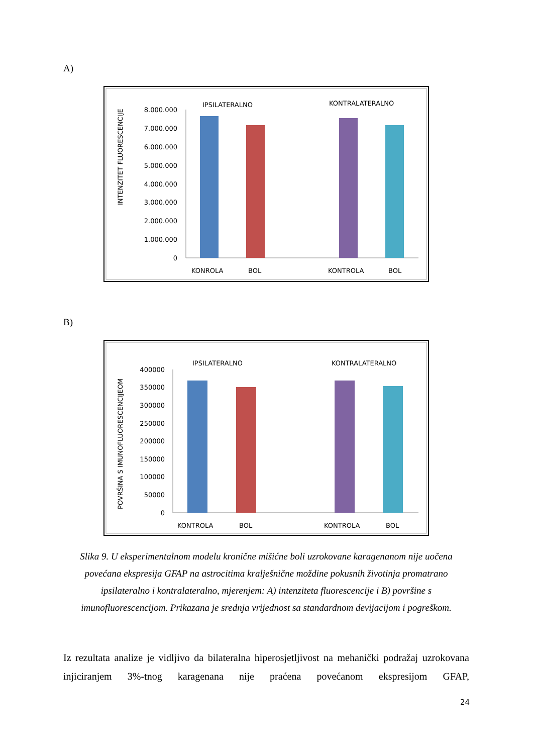A)
INTENZITET FLUORESCENCIJE
IPSILATERALNO
KONTRALATERALNO
8.000.000
7.000.000
6.000.000
5.000.000
4.000.000
3.000.000
2.000.000
1.000.000
0
KONROLA
BOL
KONTROLA
BOL
B)
POVRŠINA S IMUNOFLUORESCENCIJEOM
IPSILATERALNO
KONTRALATERALNO
400000
350000
300000
250000
200000
150000
100000
50000
0
KONTROLA
BOL
KONTROLA
BOL
Slika 9. U eksperimentalnom modelu kronične mišićne boli uzrokovane karagenanom nije uočena povećana ekspresija GFAP na astrocitima kralješnične moždine pokusnih životinja promatrano ipsilateralno i kontralateralno, mjerenjem: A) intenziteta fluorescencije i B) površine s imunofluorescencijom. Prikazana je srednja vrijednost sa standardnom devijacijom i pogreškom.
Iz rezultata analize je vidljivo da bilateralna hiperosjetljivost na mehanički podražaj uzrokovana injiciranjem 3%-tnog karagenana nije praćena povećanom ekspresijom GFAP,
24